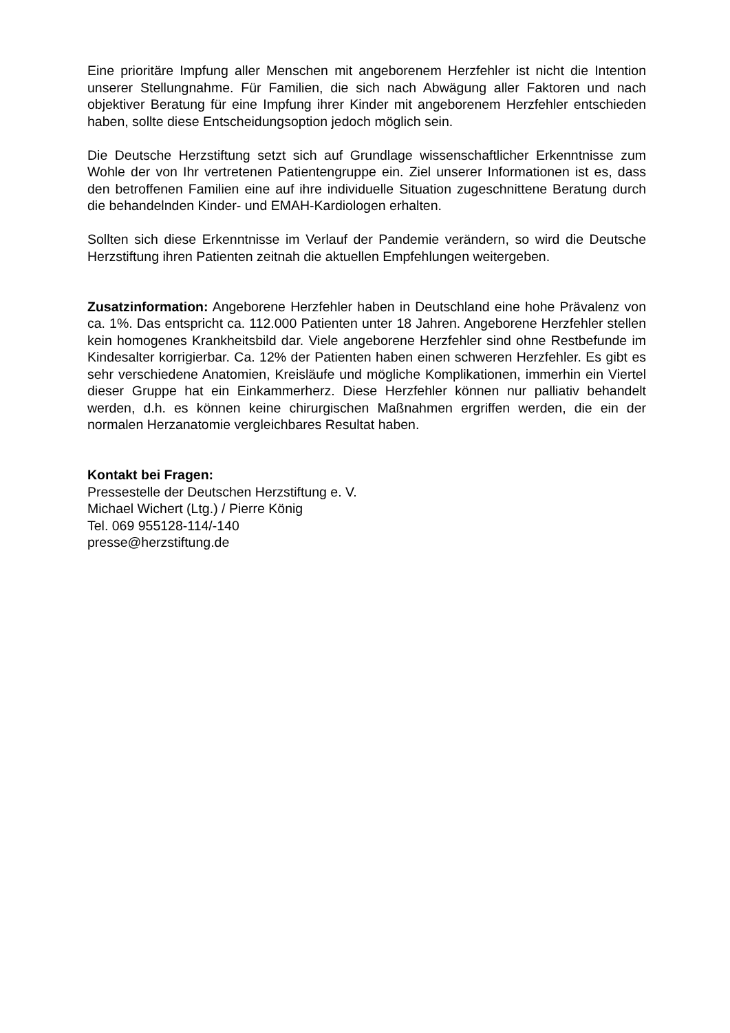Eine prioritäre Impfung aller Menschen mit angeborenem Herzfehler ist nicht die Intention unserer Stellungnahme. Für Familien, die sich nach Abwägung aller Faktoren und nach objektiver Beratung für eine Impfung ihrer Kinder mit angeborenem Herzfehler entschieden haben, sollte diese Entscheidungsoption jedoch möglich sein.
Die Deutsche Herzstiftung setzt sich auf Grundlage wissenschaftlicher Erkenntnisse zum Wohle der von Ihr vertretenen Patientengruppe ein. Ziel unserer Informationen ist es, dass den betroffenen Familien eine auf ihre individuelle Situation zugeschnittene Beratung durch die behandelnden Kinder- und EMAH-Kardiologen erhalten.
Sollten sich diese Erkenntnisse im Verlauf der Pandemie verändern, so wird die Deutsche Herzstiftung ihren Patienten zeitnah die aktuellen Empfehlungen weitergeben.
Zusatzinformation: Angeborene Herzfehler haben in Deutschland eine hohe Prävalenz von ca. 1%. Das entspricht ca. 112.000 Patienten unter 18 Jahren. Angeborene Herzfehler stellen kein homogenes Krankheitsbild dar. Viele angeborene Herzfehler sind ohne Restbefunde im Kindesalter korrigierbar. Ca. 12% der Patienten haben einen schweren Herzfehler. Es gibt es sehr verschiedene Anatomien, Kreisläufe und mögliche Komplikationen, immerhin ein Viertel dieser Gruppe hat ein Einkammerherz. Diese Herzfehler können nur palliativ behandelt werden, d.h. es können keine chirurgischen Maßnahmen ergriffen werden, die ein der normalen Herzanatomie vergleichbares Resultat haben.
Kontakt bei Fragen:
Pressestelle der Deutschen Herzstiftung e. V.
Michael Wichert (Ltg.) / Pierre König
Tel. 069 955128-114/-140
presse@herzstiftung.de